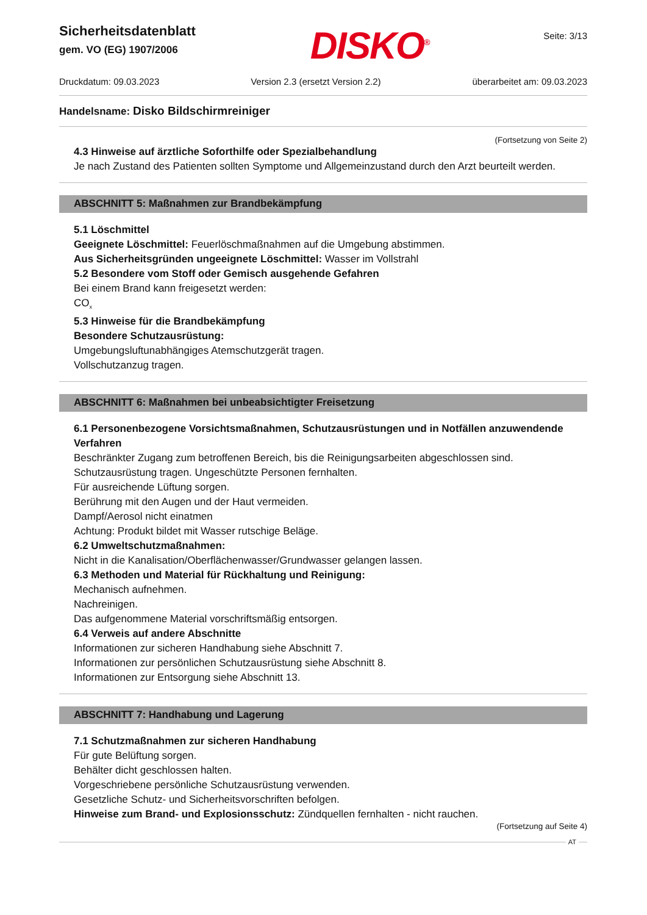Sicherheitsdatenblatt
gem. VO (EG) 1907/2006
DISKO<sup>®</sup>
Seite: 3/13
Druckdatum: 09.03.2023 Version 2.3 (ersetzt Version 2.2) überarbeitet am: 09.03.2023
Handelsname: Disko Bildschirmreiniger
(Fortsetzung von Seite 2)
4.3 Hinweise auf ärztliche Soforthilfe oder Spezialbehandlung
Je nach Zustand des Patienten sollten Symptome und Allgemeinzustand durch den Arzt beurteilt werden.
ABSCHNITT 5: Maßnahmen zur Brandbekämpfung
5.1 Löschmittel
Geeignete Löschmittel: Feuerlöschmaßnahmen auf die Umgebung abstimmen.
Aus Sicherheitsgründen ungeeignete Löschmittel: Wasser im Vollstrahl
5.2 Besondere vom Stoff oder Gemisch ausgehende Gefahren
Bei einem Brand kann freigesetzt werden:
CO<sub>x</sub>
5.3 Hinweise für die Brandbekämpfung
Besondere Schutzausrüstung:
Umgebungsluftunabhängiges Atemschutzgerät tragen.
Vollschutzanzug tragen.
ABSCHNITT 6: Maßnahmen bei unbeabsichtigter Freisetzung
6.1 Personenbezogene Vorsichtsmaßnahmen, Schutzausrüstungen und in Notfällen anzuwendende Verfahren
Beschränkter Zugang zum betroffenen Bereich, bis die Reinigungsarbeiten abgeschlossen sind.
Schutzausrüstung tragen. Ungeschützte Personen fernhalten.
Für ausreichende Lüftung sorgen.
Berührung mit den Augen und der Haut vermeiden.
Dampf/Aerosol nicht einatmen
Achtung: Produkt bildet mit Wasser rutschige Beläge.
6.2 Umweltschutzmaßnahmen:
Nicht in die Kanalisation/Oberflächenwasser/Grundwasser gelangen lassen.
6.3 Methoden und Material für Rückhaltung und Reinigung:
Mechanisch aufnehmen.
Nachreinigen.
Das aufgenommene Material vorschriftsmäßig entsorgen.
6.4 Verweis auf andere Abschnitte
Informationen zur sicheren Handhabung siehe Abschnitt 7.
Informationen zur persönlichen Schutzausrüstung siehe Abschnitt 8.
Informationen zur Entsorgung siehe Abschnitt 13.
ABSCHNITT 7: Handhabung und Lagerung
7.1 Schutzmaßnahmen zur sicheren Handhabung
Für gute Belüftung sorgen.
Behälter dicht geschlossen halten.
Vorgeschriebene persönliche Schutzausrüstung verwenden.
Gesetzliche Schutz- und Sicherheitsvorschriften befolgen.
Hinweise zum Brand- und Explosionsschutz: Zündquellen fernhalten - nicht rauchen.
(Fortsetzung auf Seite 4)
AT